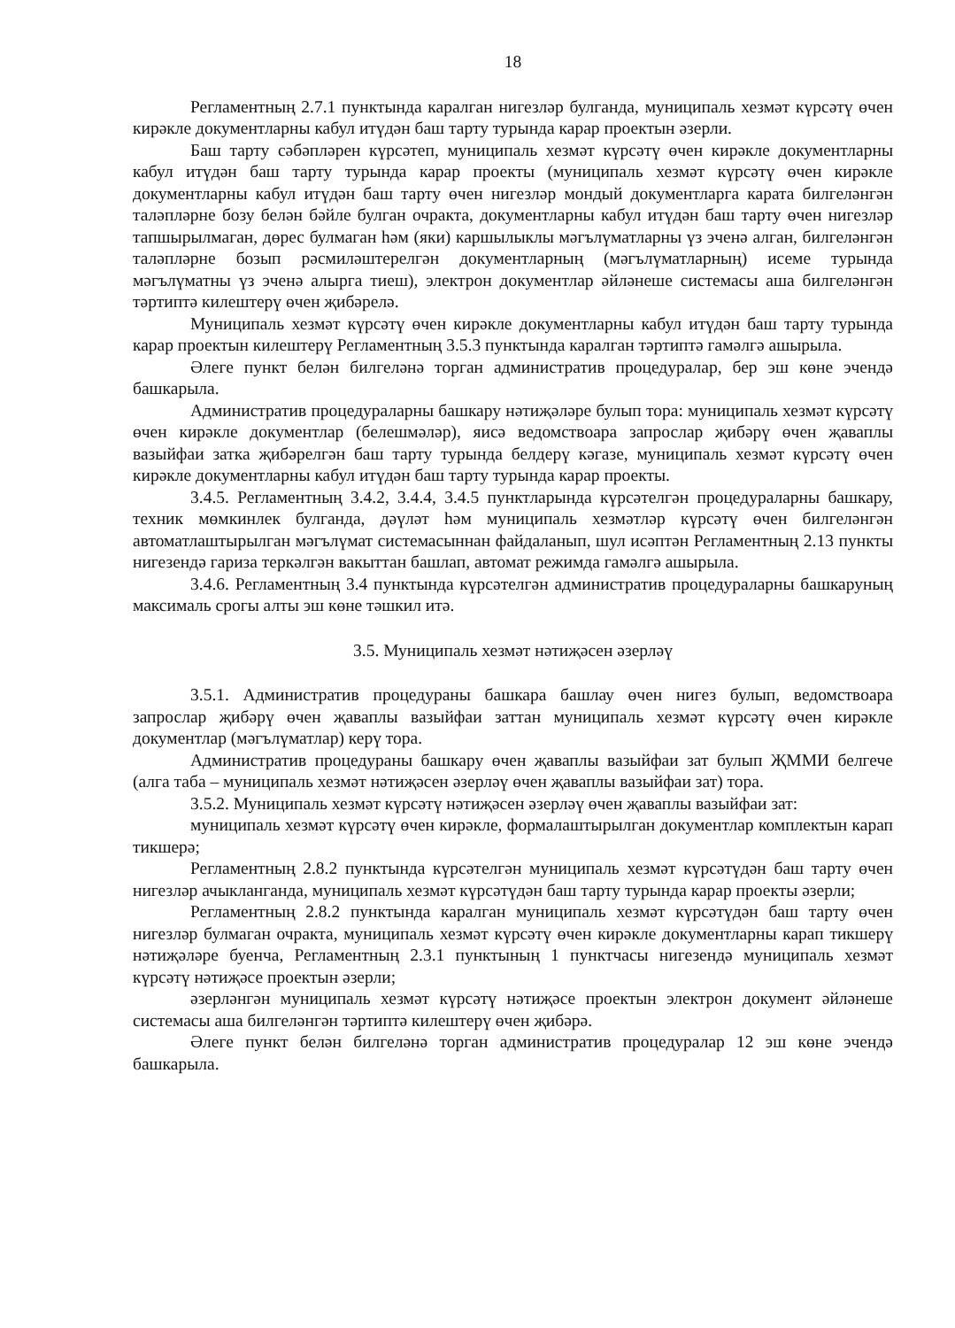18
Регламентның 2.7.1 пунктында каралган нигезләр булганда, муниципаль хезмәт күрсәтү өчен кирәкле документларны кабул итүдән баш тарту турында карар проектын әзерли.
Баш тарту сәбәпләрен күрсәтеп, муниципаль хезмәт күрсәтү өчен кирәкле документларны кабул итүдән баш тарту турында карар проекты (муниципаль хезмәт күрсәтү өчен кирәкле документларны кабул итүдән баш тарту өчен нигезләр мондый документларга карата билгеләнгән таләпләрне бозу белән бәйле булган очракта, документларны кабул итүдән баш тарту өчен нигезләр тапшырылмаган, дөрес булмаган һәм (яки) каршылыклы мәгълүматларны үз эченә алган, билгеләнгән таләпләрне бозып рәсмиләштерелгән документларның (мәгълүматларның) исеме турында мәгълүматны үз эченә алырга тиеш), электрон документлар әйләнеше системасы аша билгеләнгән тәртиптә килештерү өчен җибәрелә.
Муниципаль хезмәт күрсәтү өчен кирәкле документларны кабул итүдән баш тарту турында карар проектын килештерү Регламентның 3.5.3 пунктында каралган тәртиптә гамәлгә ашырыла.
Әлеге пункт белән билгеләнә торган административ процедуралар, бер эш көне эчендә башкарыла.
Административ процедураларны башкару нәтиҗәләре булып тора: муниципаль хезмәт күрсәтү өчен кирәкле документлар (белешмәләр), яисә ведомствоара запрослар җибәрү өчен җаваплы вазыйфаи затка җибәрелгән баш тарту турында белдерү кәгазе, муниципаль хезмәт күрсәтү өчен кирәкле документларны кабул итүдән баш тарту турында карар проекты.
3.4.5. Регламентның 3.4.2, 3.4.4, 3.4.5 пунктларында күрсәтелгән процедураларны башкару, техник мөмкинлек булганда, дәүләт һәм муниципаль хезмәтләр күрсәтү өчен билгеләнгән автоматлаштырылган мәгълүмат системасыннан файдаланып, шул исәптән Регламентның 2.13 пункты нигезендә гариза теркәлгән вакыттан башлап, автомат режимда гамәлгә ашырыла.
3.4.6. Регламентның 3.4 пунктында күрсәтелгән административ процедураларны башкаруның максималь срогы алты эш көне тәшкил итә.
3.5. Муниципаль хезмәт нәтиҗәсен әзерләү
3.5.1. Административ процедураны башкара башлау өчен нигез булып, ведомствоара запрослар җибәрү өчен җаваплы вазыйфаи заттан муниципаль хезмәт күрсәтү өчен кирәкле документлар (мәгълүматлар) керү тора.
Административ процедураны башкару өчен җаваплы вазыйфаи зат булып ҖММИ белгече (алга таба – муниципаль хезмәт нәтиҗәсен әзерләү өчен җаваплы вазыйфаи зат) тора.
3.5.2. Муниципаль хезмәт күрсәтү нәтиҗәсен әзерләү өчен җаваплы вазыйфаи зат:
муниципаль хезмәт күрсәтү өчен кирәкле, формалаштырылган документлар комплектын карап тикшерә;
Регламентның 2.8.2 пунктында күрсәтелгән муниципаль хезмәт күрсәтүдән баш тарту өчен нигезләр ачыкланганда, муниципаль хезмәт күрсәтүдән баш тарту турында карар проекты әзерли;
Регламентның 2.8.2 пунктында каралган муниципаль хезмәт күрсәтүдән баш тарту өчен нигезләр булмаган очракта, муниципаль хезмәт күрсәтү өчен кирәкле документларны карап тикшерү нәтиҗәләре буенча, Регламентның 2.3.1 пунктының 1 пунктчасы нигезендә муниципаль хезмәт күрсәтү нәтиҗәсе проектын әзерли;
әзерләнгән муниципаль хезмәт күрсәтү нәтиҗәсе проектын электрон документ әйләнеше системасы аша билгеләнгән тәртиптә килештерү өчен җибәрә.
Әлеге пункт белән билгеләнә торган административ процедуралар 12 эш көне эчендә башкарыла.